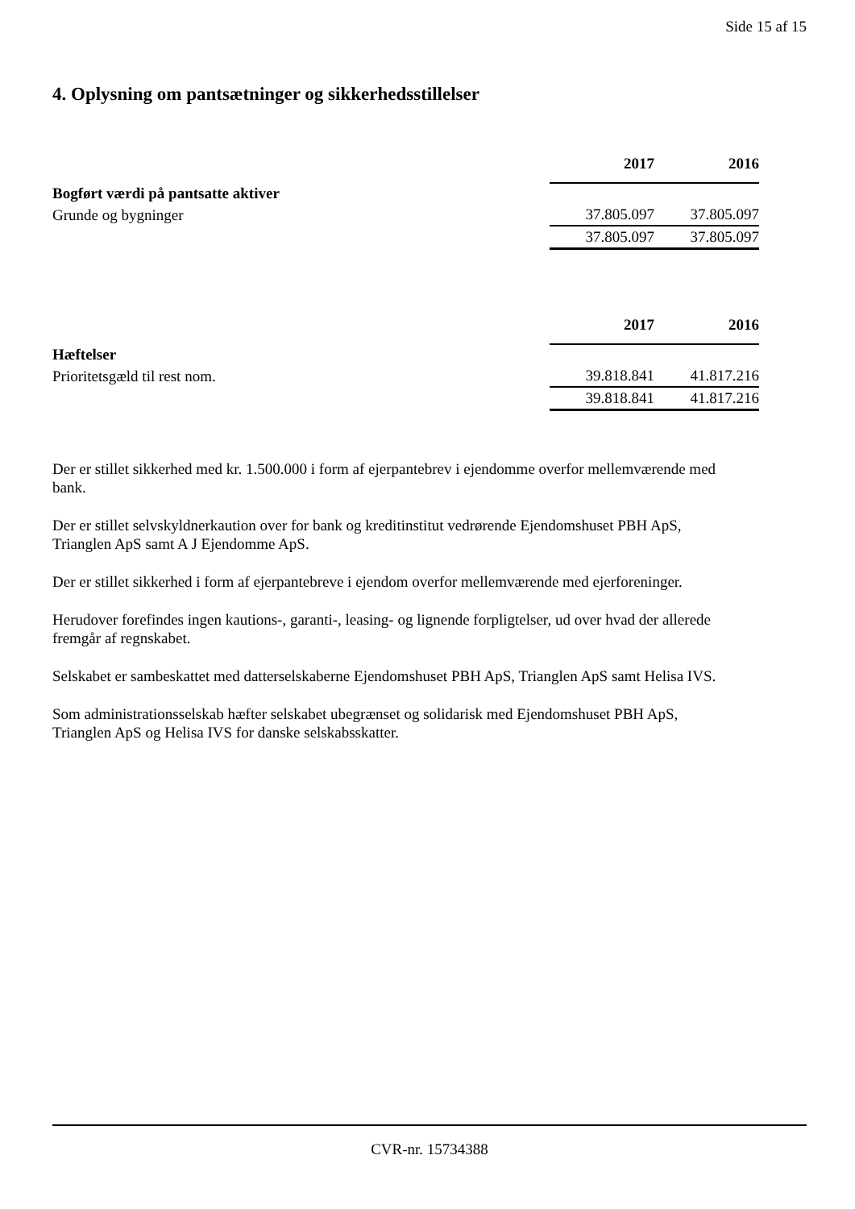Side 15 af 15
4. Oplysning om pantsætninger og sikkerhedsstillelser
| | 2017 | 2016 |
| --- | --- | --- |
| Bogført værdi på pantsatte aktiver | | |
| Grunde og bygninger | 37.805.097 | 37.805.097 |
| | 37.805.097 | 37.805.097 |
| | 2017 | 2016 |
| --- | --- | --- |
| Hæftelser | | |
| Prioritetsgæld til rest nom. | 39.818.841 | 41.817.216 |
| | 39.818.841 | 41.817.216 |
Der er stillet sikkerhed med kr. 1.500.000 i form af ejerpantebrev i ejendomme overfor mellemværende med bank.
Der er stillet selvskyldnerkaution over for bank og kreditinstitut vedrørende Ejendomshuset PBH ApS, Trianglen ApS samt A J Ejendomme ApS.
Der er stillet sikkerhed i form af ejerpantebreve i ejendom overfor mellemværende med ejerforeninger.
Herudover forefindes ingen kautions-, garanti-, leasing- og lignende forpligtelser, ud over hvad der allerede fremgår af regnskabet.
Selskabet er sambeskattet med datterselskaberne Ejendomshuset PBH ApS, Trianglen ApS samt Helisa IVS.
Som administrationsselskab hæfter selskabet ubegrænset og solidarisk med Ejendomshuset PBH ApS, Trianglen ApS og Helisa IVS for danske selskabsskatter.
CVR-nr. 15734388